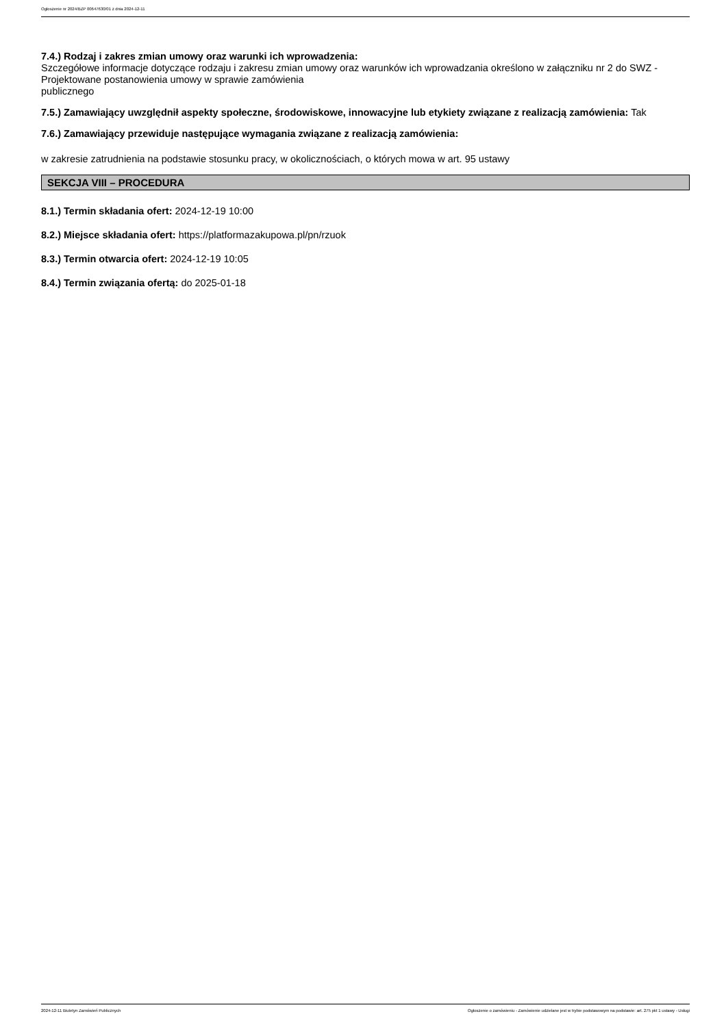Ogłoszenie nr 2024/BZP 00647630/01 z dnia 2024-12-11
7.4.) Rodzaj i zakres zmian umowy oraz warunki ich wprowadzenia:
Szczegółowe informacje dotyczące rodzaju i zakresu zmian umowy oraz warunków ich wprowadzania określono w załączniku nr 2 do SWZ - Projektowane postanowienia umowy w sprawie zamówienia
publicznego
7.5.) Zamawiający uwzględnił aspekty społeczne, środowiskowe, innowacyjne lub etykiety związane z realizacją zamówienia: Tak
7.6.) Zamawiający przewiduje następujące wymagania związane z realizacją zamówienia:
w zakresie zatrudnienia na podstawie stosunku pracy, w okolicznościach, o których mowa w art. 95 ustawy
SEKCJA VIII – PROCEDURA
8.1.) Termin składania ofert: 2024-12-19 10:00
8.2.) Miejsce składania ofert: https://platformazakupowa.pl/pn/rzuok
8.3.) Termin otwarcia ofert: 2024-12-19 10:05
8.4.) Termin związania ofertą: do 2025-01-18
2024-12-11 Biuletyn Zamówień Publicznych Ogłoszenie o zamówieniu - Zamówienie udzielane jest w trybie podstawowym na podstawie: art. 275 pkt 1 ustawy - Usługi